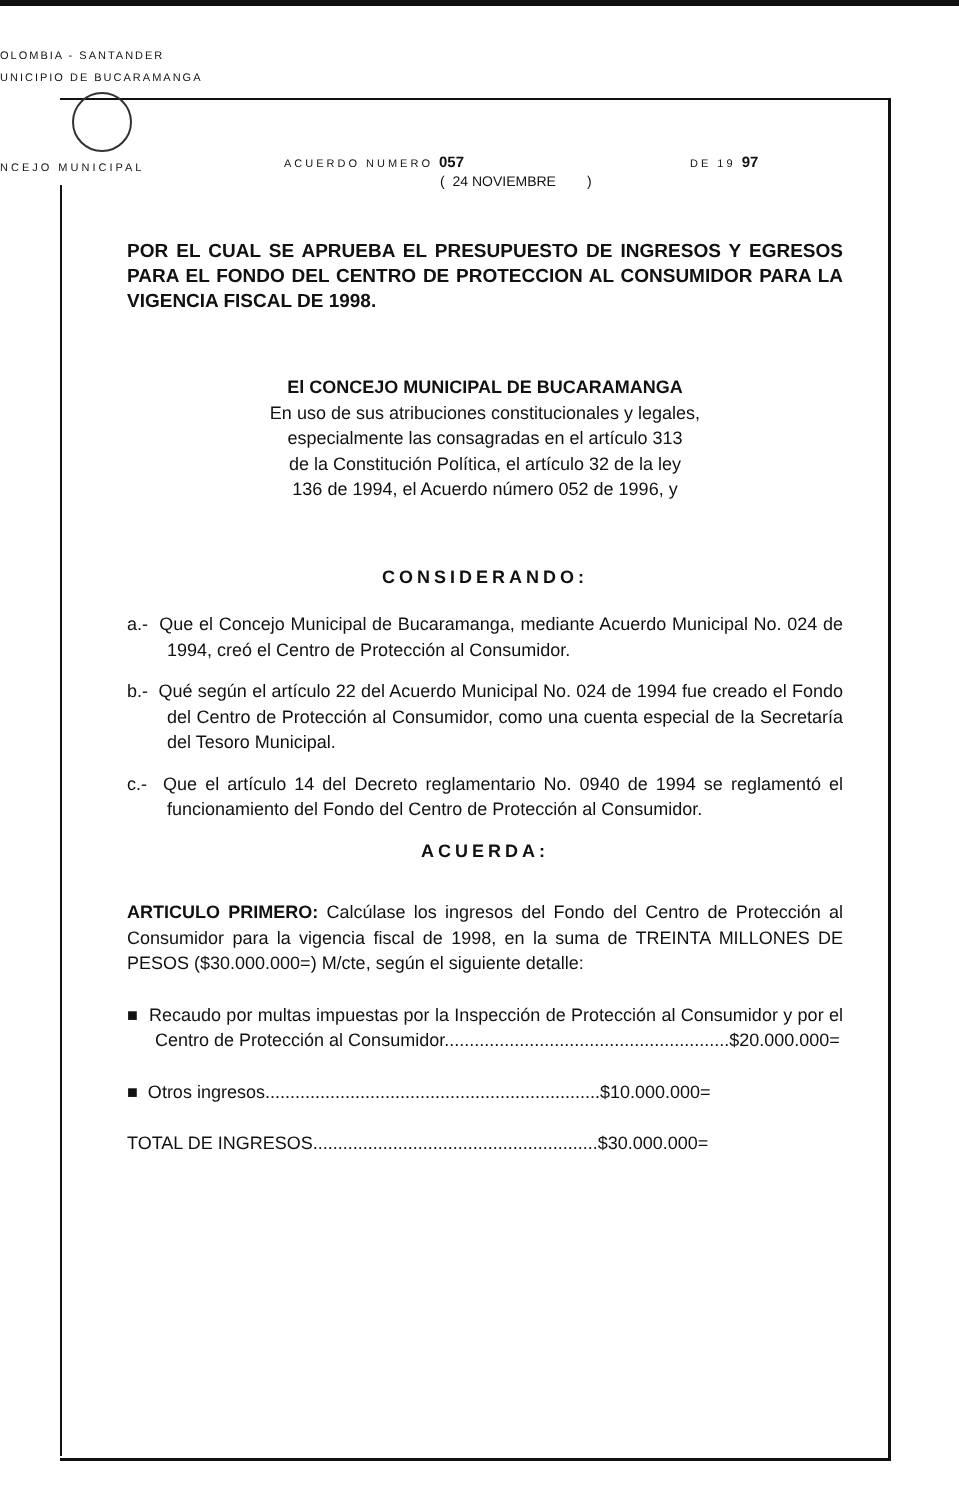OLOMBIA - SANTANDER
UNICIPIO DE BUCARAMANGA
NCEJO MUNICIPAL
ACUERDO NUMERO 057 DE 19 97
( 24 NOVIEMBRE )
POR EL CUAL SE APRUEBA EL PRESUPUESTO DE INGRESOS Y EGRESOS PARA EL FONDO DEL CENTRO DE PROTECCION AL CONSUMIDOR PARA LA VIGENCIA FISCAL DE 1998.
El CONCEJO MUNICIPAL DE BUCARAMANGA
En uso de sus atribuciones constitucionales y legales,
especialmente las consagradas en el artículo 313
de la Constitución Política, el artículo 32 de la ley
136 de 1994, el Acuerdo número 052 de 1996, y
CONSIDERANDO:
a.- Que el Concejo Municipal de Bucaramanga, mediante Acuerdo Municipal No. 024 de 1994, creó el Centro de Protección al Consumidor.
b.- Qué según el artículo 22 del Acuerdo Municipal No. 024 de 1994 fue creado el Fondo del Centro de Protección al Consumidor, como una cuenta especial de la Secretaría del Tesoro Municipal.
c.- Que el artículo 14 del Decreto reglamentario No. 0940 de 1994 se reglamentó el funcionamiento del Fondo del Centro de Protección al Consumidor.
ACUERDA:
ARTICULO PRIMERO: Calcúlase los ingresos del Fondo del Centro de Protección al Consumidor para la vigencia fiscal de 1998, en la suma de TREINTA MILLONES DE PESOS ($30.000.000=) M/cte, según el siguiente detalle:
■ Recaudo por multas impuestas por la Inspección de Protección al Consumidor y por el Centro de Protección al Consumidor.........................................................$20.000.000=
■ Otros ingresos...................................................................$10.000.000=
TOTAL DE INGRESOS.........................................................$30.000.000=